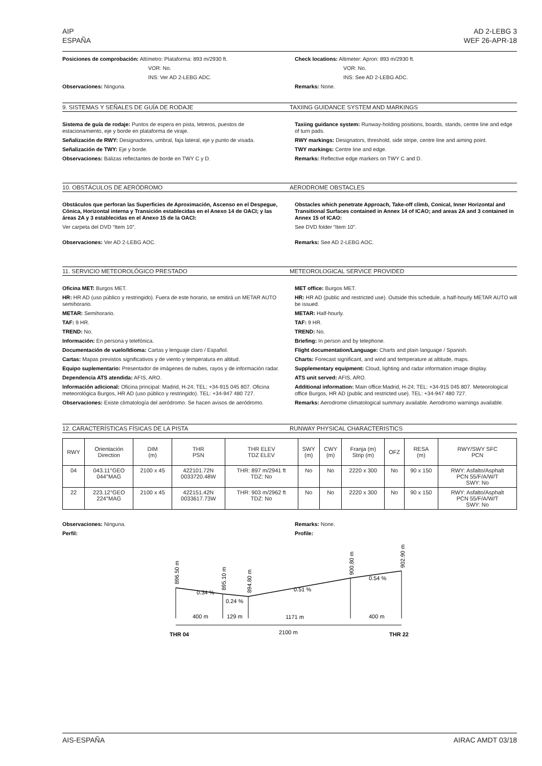AIP
ESPAÑA
AD 2-LEBG 3
WEF 26-APR-18
Posiciones de comprobación: Altímetro: Plataforma: 893 m/2930 ft.
VOR: No.
INS: Ver AD 2-LEBG ADC.
Observaciones: Ninguna.
Check locations: Altimeter: Apron: 893 m/2930 ft.
VOR: No.
INS: See AD 2-LEBG ADC.
Remarks: None.
9. SISTEMAS Y SEÑALES DE GUÍA DE RODAJE TAXIING GUIDANCE SYSTEM AND MARKINGS
Sistema de guía de rodaje: Puntos de espera en pista, letreros, puestos de estacionamiento, eje y borde en plataforma de viraje.
Señalización de RWY: Designadores, umbral, faja lateral, eje y punto de visada.
Señalización de TWY: Eje y borde.
Observaciones: Balizas reflectantes de borde en TWY C y D.
Taxiing guidance system: Runway-holding positions, boards, stands, centre line and edge of turn pads.
RWY markings: Designators, threshold, side stripe, centre line and aiming point.
TWY markings: Centre line and edge.
Remarks: Reflective edge markers on TWY C and D.
10. OBSTÁCULOS DE AERÓDROMO AERODROME OBSTACLES
Obstáculos que perforan las Superficies de Aproximación, Ascenso en el Despegue, Cónica, Horizontal interna y Transición establecidas en el Anexo 14 de OACI; y las áreas 2A y 3 establecidas en el Anexo 15 de la OACI:
Ver carpeta del DVD “Item 10”.
Observaciones: Ver AD 2-LEBG AOC.
Obstacles which penetrate Approach, Take-off climb, Conical, Inner Horizontal and Transitional Surfaces contained in Annex 14 of ICAO; and areas 2A and 3 contained in Annex 15 of ICAO:
See DVD folder “Item 10”.
Remarks: See AD 2-LEBG AOC.
11. SERVICIO METEOROLÓGICO PRESTADO METEOROLOGICAL SERVICE PROVIDED
Oficina MET: Burgos MET.
HR: HR AD (uso público y restringido). Fuera de este horario, se emitirá un METAR AUTO semihorario.
METAR: Semihorario.
TAF: 9 HR.
TREND: No.
Información: En persona y telefónica.
Documentación de vuelo/Idioma: Cartas y lenguaje claro / Español.
Cartas: Mapas previstos significativos y de viento y temperatura en altitud.
Equipo suplementario: Presentador de imágenes de nubes, rayos y de información radar.
Dependencia ATS atendida: AFIS, ARO.
Información adicional: Oficina principal: Madrid, H-24; TEL: +34-915 045 807. Oficina meteorológica Burgos, HR AD (uso público y restringido). TEL: +34-947 480 727.
Observaciones: Existe climatología del aeródromo. Se hacen avisos de aeródromo.
MET office: Burgos MET.
HR: HR AD (public and restricted use). Outside this schedule, a half-hourly METAR AUTO will be issued.
METAR: Half-hourly.
TAF: 9 HR.
TREND: No.
Briefing: In person and by telephone.
Flight documentation/Language: Charts and plain language / Spanish.
Charts: Forecast significant, and wind and temperature at altitude, maps.
Supplementary equipment: Cloud, lighting and radar information image display.
ATS unit served: AFIS, ARO.
Additional information: Main office:Madrid, H-24; TEL: +34-915 045 807. Meteorological office Burgos, HR AD (public and restricted use). TEL: +34-947 480 727.
Remarks: Aerodrome climatological summary available. Aerodromo warnings available.
12. CARACTERÍSTICAS FÍSICAS DE LA PISTA RUNWAY PHYSICAL CHARACTERISTICS
| RWY | Orientación Direction | DIM (m) | THR PSN | THR ELEV TDZ ELEV | SWY (m) | CWY (m) | Franja (m) Strip (m) | OFZ | RESA (m) | RWY/SWY SFC PCN |
| --- | --- | --- | --- | --- | --- | --- | --- | --- | --- | --- |
| 04 | 043.11°GEO 044°MAG | 2100 x 45 | 422101.72N 0033720.48W | THR: 897 m/2941 ft TDZ: No | No | No | 2220 x 300 | No | 90 x 150 | RWY: Asfalto/Asphalt PCN 55/F/A/W/T SWY: No |
| 22 | 223.12°GEO 224°MAG | 2100 x 45 | 422151.42N 0033617.73W | THR: 903 m/2962 ft TDZ: No | No | No | 2220 x 300 | No | 90 x 150 | RWY: Asfalto/Asphalt PCN 55/F/A/W/T SWY: No |
Observaciones: Ninguna.
Perfil:
Remarks: None.
Profile:
0.34 %
0.24 %
0.51 %
0.54 %
400 m
129 m
1171 m
400 m
2100 m
THR 04
THR 22
896.50 m
895.10 m
894.80 m
900.80 m
902.90 m
AIS-ESPAÑA AIRAC AMDT 03/18